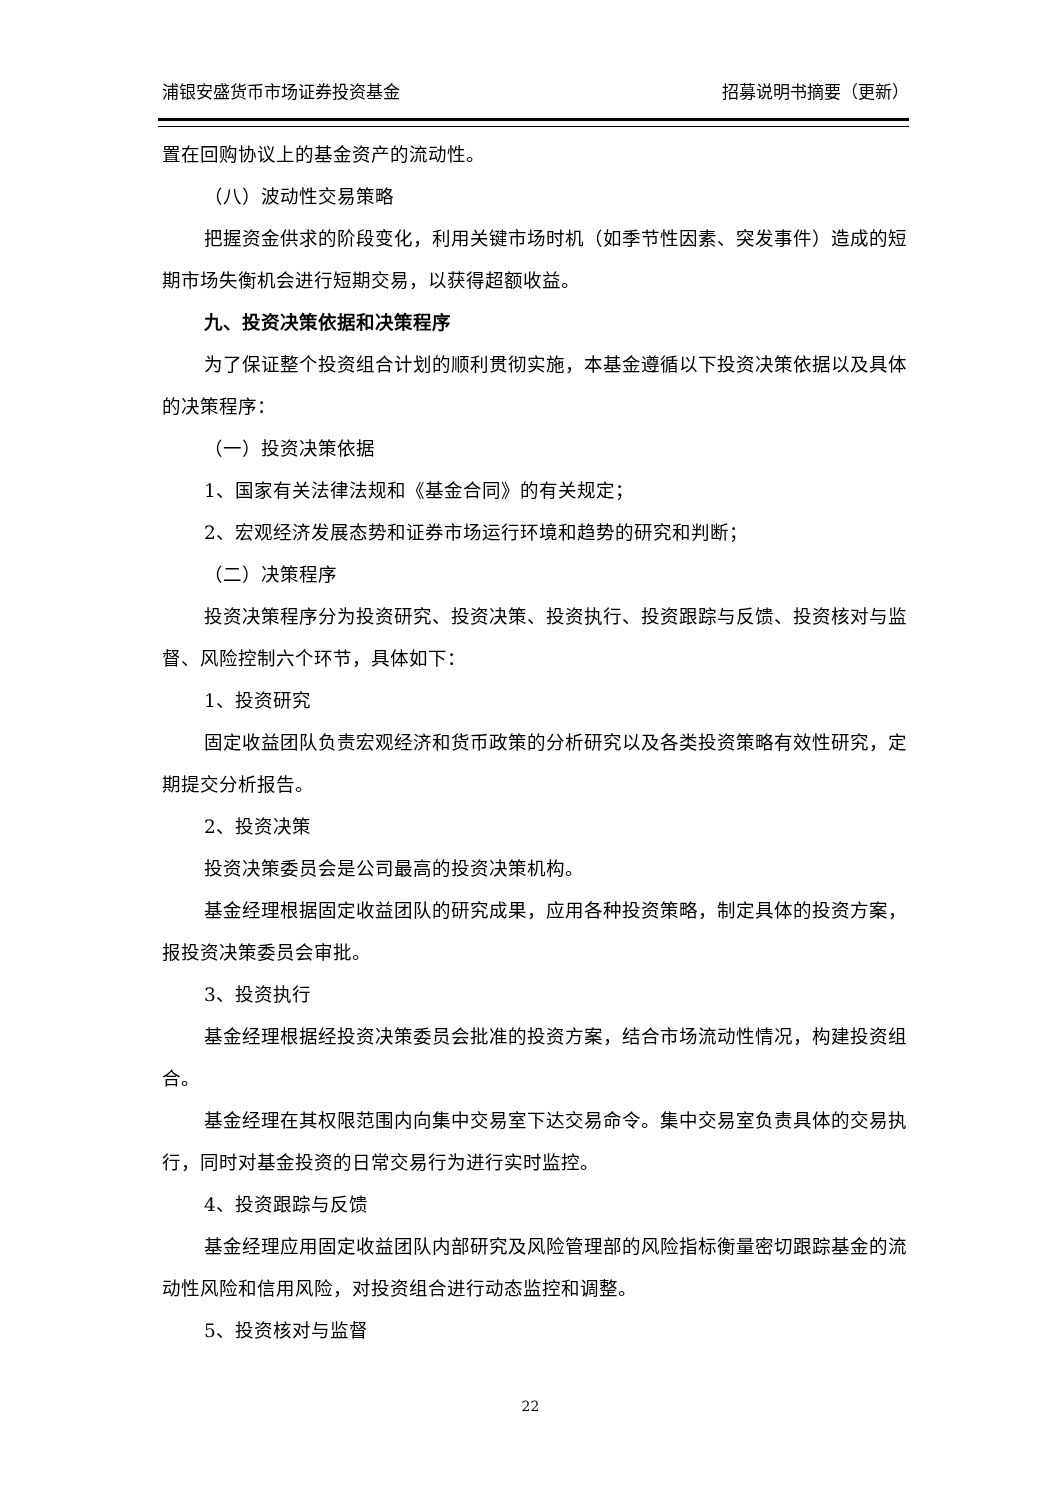浦银安盛货币市场证券投资基金 招募说明书摘要（更新）
置在回购协议上的基金资产的流动性。
（八）波动性交易策略
把握资金供求的阶段变化，利用关键市场时机（如季节性因素、突发事件）造成的短期市场失衡机会进行短期交易，以获得超额收益。
九、投资决策依据和决策程序
为了保证整个投资组合计划的顺利贯彻实施，本基金遵循以下投资决策依据以及具体的决策程序：
（一）投资决策依据
1、国家有关法律法规和《基金合同》的有关规定；
2、宏观经济发展态势和证券市场运行环境和趋势的研究和判断；
（二）决策程序
投资决策程序分为投资研究、投资决策、投资执行、投资跟踪与反馈、投资核对与监督、风险控制六个环节，具体如下：
1、投资研究
固定收益团队负责宏观经济和货币政策的分析研究以及各类投资策略有效性研究，定期提交分析报告。
2、投资决策
投资决策委员会是公司最高的投资决策机构。
基金经理根据固定收益团队的研究成果，应用各种投资策略，制定具体的投资方案，报投资决策委员会审批。
3、投资执行
基金经理根据经投资决策委员会批准的投资方案，结合市场流动性情况，构建投资组合。
基金经理在其权限范围内向集中交易室下达交易命令。集中交易室负责具体的交易执行，同时对基金投资的日常交易行为进行实时监控。
4、投资跟踪与反馈
基金经理应用固定收益团队内部研究及风险管理部的风险指标衡量密切跟踪基金的流动性风险和信用风险，对投资组合进行动态监控和调整。
5、投资核对与监督
22